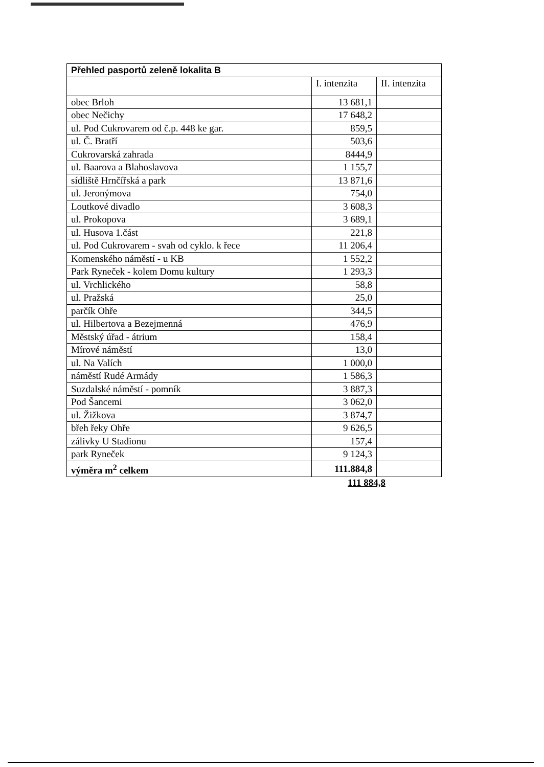| Přehled pasportů zeleně lokalita B | | |
| --- | --- | --- |
| | I. intenzita | II. intenzita |
| obec Brloh | 13 681,1 | |
| obec Nečichy | 17 648,2 | |
| ul. Pod Cukrovarem od č.p. 448 ke gar. | 859,5 | |
| ul. Č. Bratří | 503,6 | |
| Cukrovarská zahrada | 8444,9 | |
| ul. Baarova a Blahoslavova | 1 155,7 | |
| sídliště Hrnčířská a park | 13 871,6 | |
| ul. Jeronýmova | 754,0 | |
| Loutkové divadlo | 3 608,3 | |
| ul. Prokopova | 3 689,1 | |
| ul. Husova 1.část | 221,8 | |
| ul. Pod Cukrovarem - svah od cyklo. k řece | 11 206,4 | |
| Komenského náměstí - u KB | 1 552,2 | |
| Park Ryneček - kolem Domu kultury | 1 293,3 | |
| ul. Vrchlického | 58,8 | |
| ul. Pražská | 25,0 | |
| parčík Ohře | 344,5 | |
| ul. Hilbertova a Bezejmenná | 476,9 | |
| Městský úřad - átrium | 158,4 | |
| Mírové náměstí | 13,0 | |
| ul. Na Valích | 1 000,0 | |
| náměstí Rudé Armády | 1 586,3 | |
| Suzdalské náměstí - pomník | 3 887,3 | |
| Pod Šancemi | 3 062,0 | |
| ul. Žižkova | 3 874,7 | |
| břeh řeky Ohře | 9 626,5 | |
| zálivky U Stadionu | 157,4 | |
| park Ryneček | 9 124,3 | |
| výměra m<sup>2</sup> celkem | 111.884,8 | |
111 884,8